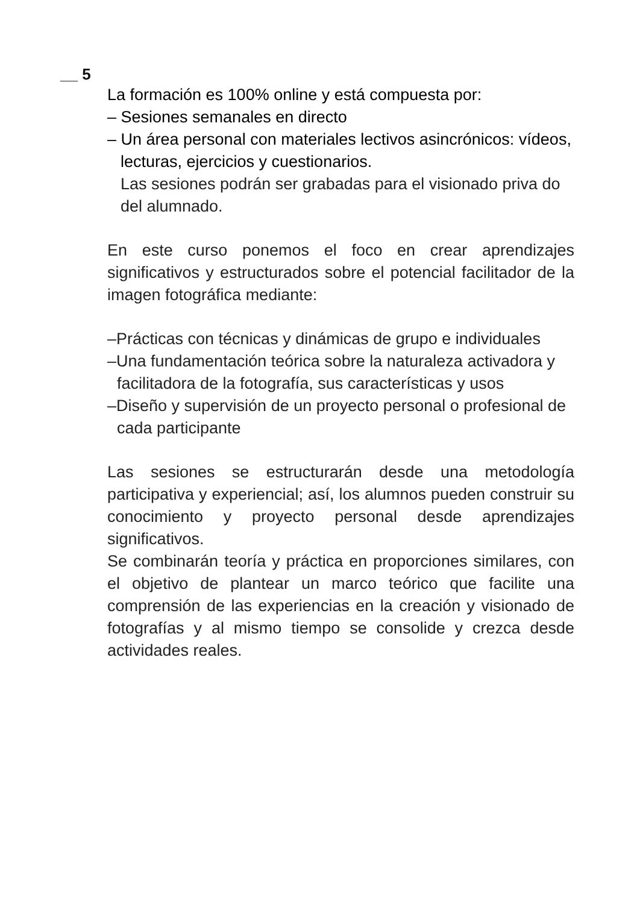__ 5
La formación es 100% online y está compuesta por:
– Sesiones semanales en directo
– Un área personal con materiales lectivos asincrónicos: vídeos, lecturas, ejercicios y cuestionarios.
Las sesiones podrán ser grabadas para el visionado priva do del alumnado.
En este curso ponemos el foco en crear aprendizajes significativos y estructurados sobre el potencial facilitador de la imagen fotográfica mediante:
–Prácticas con técnicas y dinámicas de grupo e individuales
–Una fundamentación teórica sobre la naturaleza activadora y facilitadora de la fotografía, sus características y usos
–Diseño y supervisión de un proyecto personal o profesional de cada participante
Las sesiones se estructurarán desde una metodología participativa y experiencial; así, los alumnos pueden construir su conocimiento y proyecto personal desde aprendizajes significativos.
Se combinarán teoría y práctica en proporciones similares, con el objetivo de plantear un marco teórico que facilite una comprensión de las experiencias en la creación y visionado de fotografías y al mismo tiempo se consolide y crezca desde actividades reales.